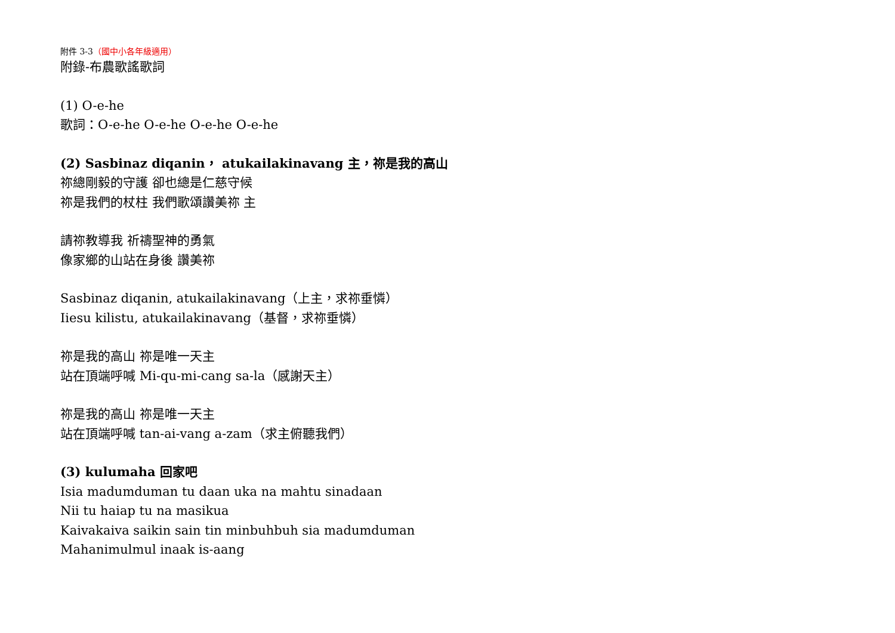附件 3-3（國中小各年級適用）
附錄-布農歌謠歌詞
(1) O-e-he
歌詞：O-e-he O-e-he O-e-he O-e-he
(2) Sasbinaz diqanin， atukailakinavang 主，祢是我的高山
祢總剛毅的守護 卻也總是仁慈守候
祢是我們的杖柱 我們歌頌讚美祢 主
請祢教導我 祈禱聖神的勇氣
像家鄉的山站在身後 讚美祢
Sasbinaz diqanin, atukailakinavang（上主，求祢垂憐）
Iiesu kilistu, atukailakinavang（基督，求祢垂憐）
祢是我的高山 祢是唯一天主
站在頂端呼喊 Mi-qu-mi-cang sa-la（感謝天主）
祢是我的高山 祢是唯一天主
站在頂端呼喊 tan-ai-vang a-zam（求主俯聽我們）
(3) kulumaha 回家吧
Isia madumduman tu daan uka na mahtu sinadaan
Nii tu haiap tu na masikua
Kaivakaiva saikin sain tin minbuhbuh sia madumduman
Mahanimulmul inaak is-aang